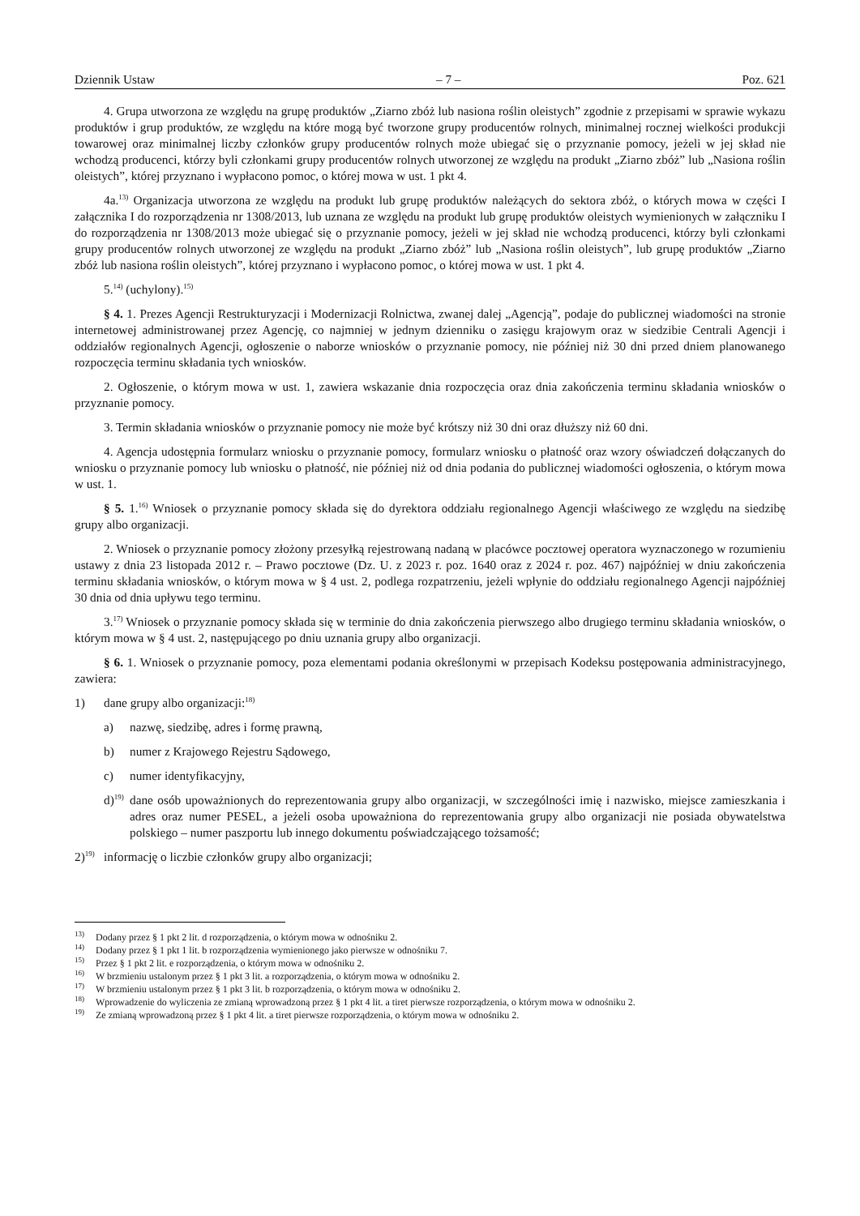Dziennik Ustaw – 7 – Poz. 621
4. Grupa utworzona ze względu na grupę produktów „Ziarno zbóż lub nasiona roślin oleistych” zgodnie z przepisami w sprawie wykazu produktów i grup produktów, ze względu na które mogą być tworzone grupy producentów rolnych, minimalnej rocznej wielkości produkcji towarowej oraz minimalnej liczby członków grupy producentów rolnych może ubiegać się o przyznanie pomocy, jeżeli w jej skład nie wchodzą producenci, którzy byli członkami grupy producentów rolnych utworzonej ze względu na produkt „Ziarno zbóż” lub „Nasiona roślin oleistych”, której przyznano i wypłacono pomoc, o której mowa w ust. 1 pkt 4.
4a.<sup>13)</sup> Organizacja utworzona ze względu na produkt lub grupę produktów należących do sektora zbóż, o których mowa w części I załącznika I do rozporządzenia nr 1308/2013, lub uznana ze względu na produkt lub grupę produktów oleistych wymienionych w załączniku I do rozporządzenia nr 1308/2013 może ubiegać się o przyznanie pomocy, jeżeli w jej skład nie wchodzą producenci, którzy byli członkami grupy producentów rolnych utworzonej ze względu na produkt „Ziarno zbóż” lub „Nasiona roślin oleistych”, lub grupę produktów „Ziarno zbóż lub nasiona roślin oleistych”, której przyznano i wypłacono pomoc, o której mowa w ust. 1 pkt 4.
5.<sup>14)</sup> (uchylony).<sup>15)</sup>
§ 4. 1. Prezes Agencji Restrukturyzacji i Modernizacji Rolnictwa, zwanej dalej „Agencją”, podaje do publicznej wiadomości na stronie internetowej administrowanej przez Agencję, co najmniej w jednym dzienniku o zasięgu krajowym oraz w siedzibie Centrali Agencji i oddziałów regionalnych Agencji, ogłoszenie o naborze wniosków o przyznanie pomocy, nie później niż 30 dni przed dniem planowanego rozpoczęcia terminu składania tych wniosków.
2. Ogłoszenie, o którym mowa w ust. 1, zawiera wskazanie dnia rozpoczęcia oraz dnia zakończenia terminu składania wniosków o przyznanie pomocy.
3. Termin składania wniosków o przyznanie pomocy nie może być krótszy niż 30 dni oraz dłuższy niż 60 dni.
4. Agencja udostępnia formularz wniosku o przyznanie pomocy, formularz wniosku o płatność oraz wzory oświadczeń dołączanych do wniosku o przyznanie pomocy lub wniosku o płatność, nie później niż od dnia podania do publicznej wiadomości ogłoszenia, o którym mowa w ust. 1.
§ 5. 1.<sup>16)</sup> Wniosek o przyznanie pomocy składa się do dyrektora oddziału regionalnego Agencji właściwego ze względu na siedzibę grupy albo organizacji.
2. Wniosek o przyznanie pomocy złożony przesyłką rejestrowaną nadaną w placówce pocztowej operatora wyznaczonego w rozumieniu ustawy z dnia 23 listopada 2012 r. – Prawo pocztowe (Dz. U. z 2023 r. poz. 1640 oraz z 2024 r. poz. 467) najpóźniej w dniu zakończenia terminu składania wniosków, o którym mowa w § 4 ust. 2, podlega rozpatrzeniu, jeżeli wpłynie do oddziału regionalnego Agencji najpóźniej 30 dnia od dnia upływu tego terminu.
3.<sup>17)</sup> Wniosek o przyznanie pomocy składa się w terminie do dnia zakończenia pierwszego albo drugiego terminu składania wniosków, o którym mowa w § 4 ust. 2, następującego po dniu uznania grupy albo organizacji.
§ 6. 1. Wniosek o przyznanie pomocy, poza elementami podania określonymi w przepisach Kodeksu postępowania administracyjnego, zawiera:
1) dane grupy albo organizacji:<sup>18)</sup>
a) nazwę, siedzibę, adres i formę prawną,
b) numer z Krajowego Rejestru Sądowego,
c) numer identyfikacyjny,
d)<sup>19)</sup> dane osób upoważnionych do reprezentowania grupy albo organizacji, w szczególności imię i nazwisko, miejsce zamieszkania i adres oraz numer PESEL, a jeżeli osoba upoważniona do reprezentowania grupy albo organizacji nie posiada obywatelstwa polskiego – numer paszportu lub innego dokumentu poświadczającego tożsamość;
2)<sup>19)</sup> informację o liczbie członków grupy albo organizacji;
<sup>13)</sup> Dodany przez § 1 pkt 2 lit. d rozporządzenia, o którym mowa w odnośniku 2.
<sup>14)</sup> Dodany przez § 1 pkt 1 lit. b rozporządzenia wymienionego jako pierwsze w odnośniku 7.
<sup>15)</sup> Przez § 1 pkt 2 lit. e rozporządzenia, o którym mowa w odnośniku 2.
<sup>16)</sup> W brzmieniu ustalonym przez § 1 pkt 3 lit. a rozporządzenia, o którym mowa w odnośniku 2.
<sup>17)</sup> W brzmieniu ustalonym przez § 1 pkt 3 lit. b rozporządzenia, o którym mowa w odnośniku 2.
<sup>18)</sup> Wprowadzenie do wyliczenia ze zmianą wprowadzoną przez § 1 pkt 4 lit. a tiret pierwsze rozporządzenia, o którym mowa w odnośniku 2.
<sup>19)</sup> Ze zmianą wprowadzoną przez § 1 pkt 4 lit. a tiret pierwsze rozporządzenia, o którym mowa w odnośniku 2.